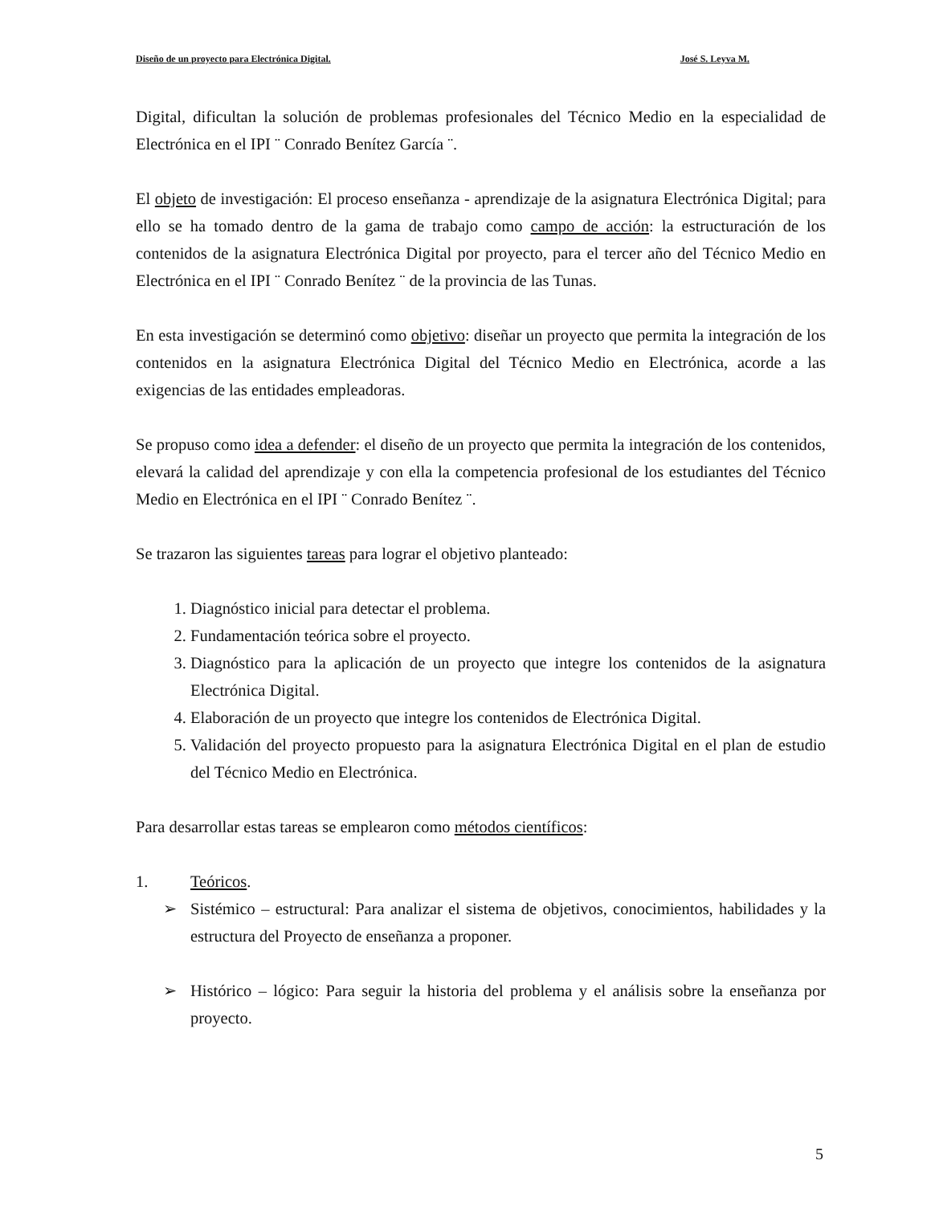Diseño de un proyecto para Electrónica Digital. José S. Leyva M.
Digital, dificultan la solución de problemas profesionales del Técnico Medio en la especialidad de Electrónica en el IPI ¨ Conrado Benítez García ¨.
El objeto de investigación: El proceso enseñanza - aprendizaje de la asignatura Electrónica Digital; para ello se ha tomado dentro de la gama de trabajo como campo de acción: la estructuración de los contenidos de la asignatura Electrónica Digital por proyecto, para el tercer año del Técnico Medio en Electrónica en el IPI ¨ Conrado Benítez ¨ de la provincia de las Tunas.
En esta investigación se determinó como objetivo: diseñar un proyecto que permita la integración de los contenidos en la asignatura Electrónica Digital del Técnico Medio en Electrónica, acorde a las exigencias de las entidades empleadoras.
Se propuso como idea a defender: el diseño de un proyecto que permita la integración de los contenidos, elevará la calidad del aprendizaje y con ella la competencia profesional de los estudiantes del Técnico Medio en Electrónica en el IPI ¨ Conrado Benítez ¨.
Se trazaron las siguientes tareas para lograr el objetivo planteado:
1. Diagnóstico inicial para detectar el problema.
2. Fundamentación teórica sobre el proyecto.
3. Diagnóstico para la aplicación de un proyecto que integre los contenidos de la asignatura Electrónica Digital.
4. Elaboración de un proyecto que integre los contenidos de Electrónica Digital.
5. Validación del proyecto propuesto para la asignatura Electrónica Digital en el plan de estudio del Técnico Medio en Electrónica.
Para desarrollar estas tareas se emplearon como métodos científicos:
1. Teóricos.
➢ Sistémico – estructural: Para analizar el sistema de objetivos, conocimientos, habilidades y la estructura del Proyecto de enseñanza a proponer.
➢ Histórico – lógico: Para seguir la historia del problema y el análisis sobre la enseñanza por proyecto.
5